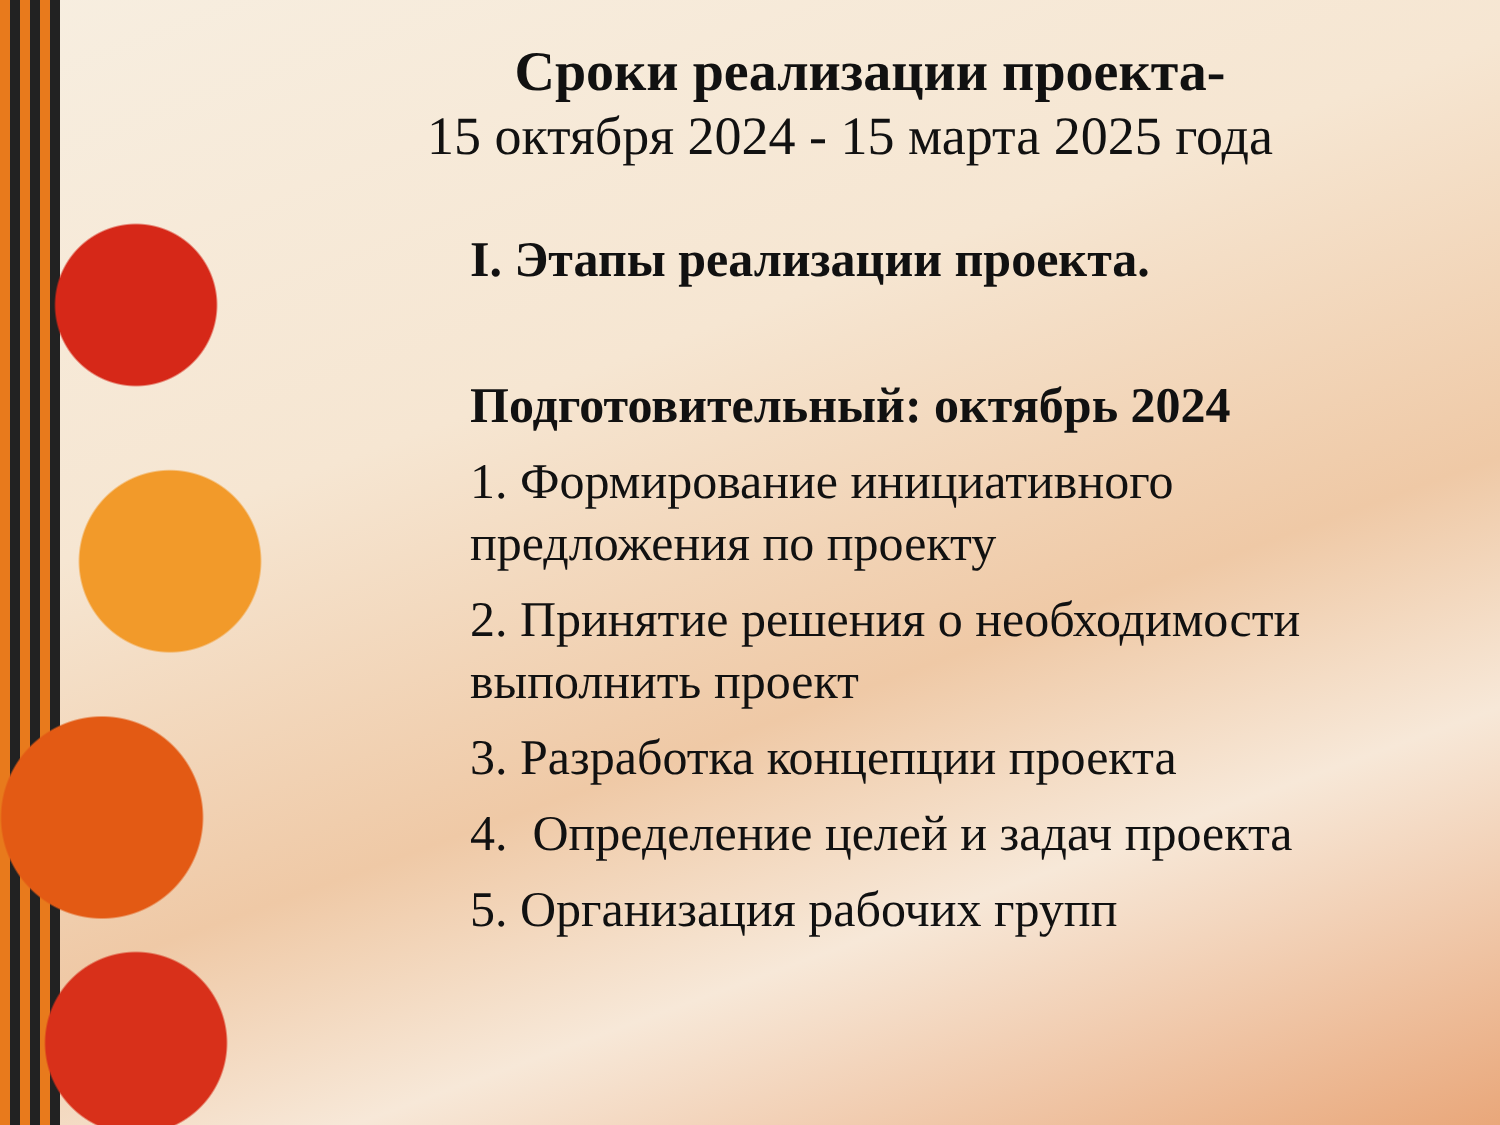Сроки реализации проекта-
15 октября 2024 - 15 марта 2025 года
I. Этапы реализации проекта.
Подготовительный: октябрь 2024
1. Формирование инициативного предложения по проекту
2. Принятие решения о необходимости выполнить проект
3. Разработка концепции проекта
4. Определение целей и задач проекта
5. Организация рабочих групп